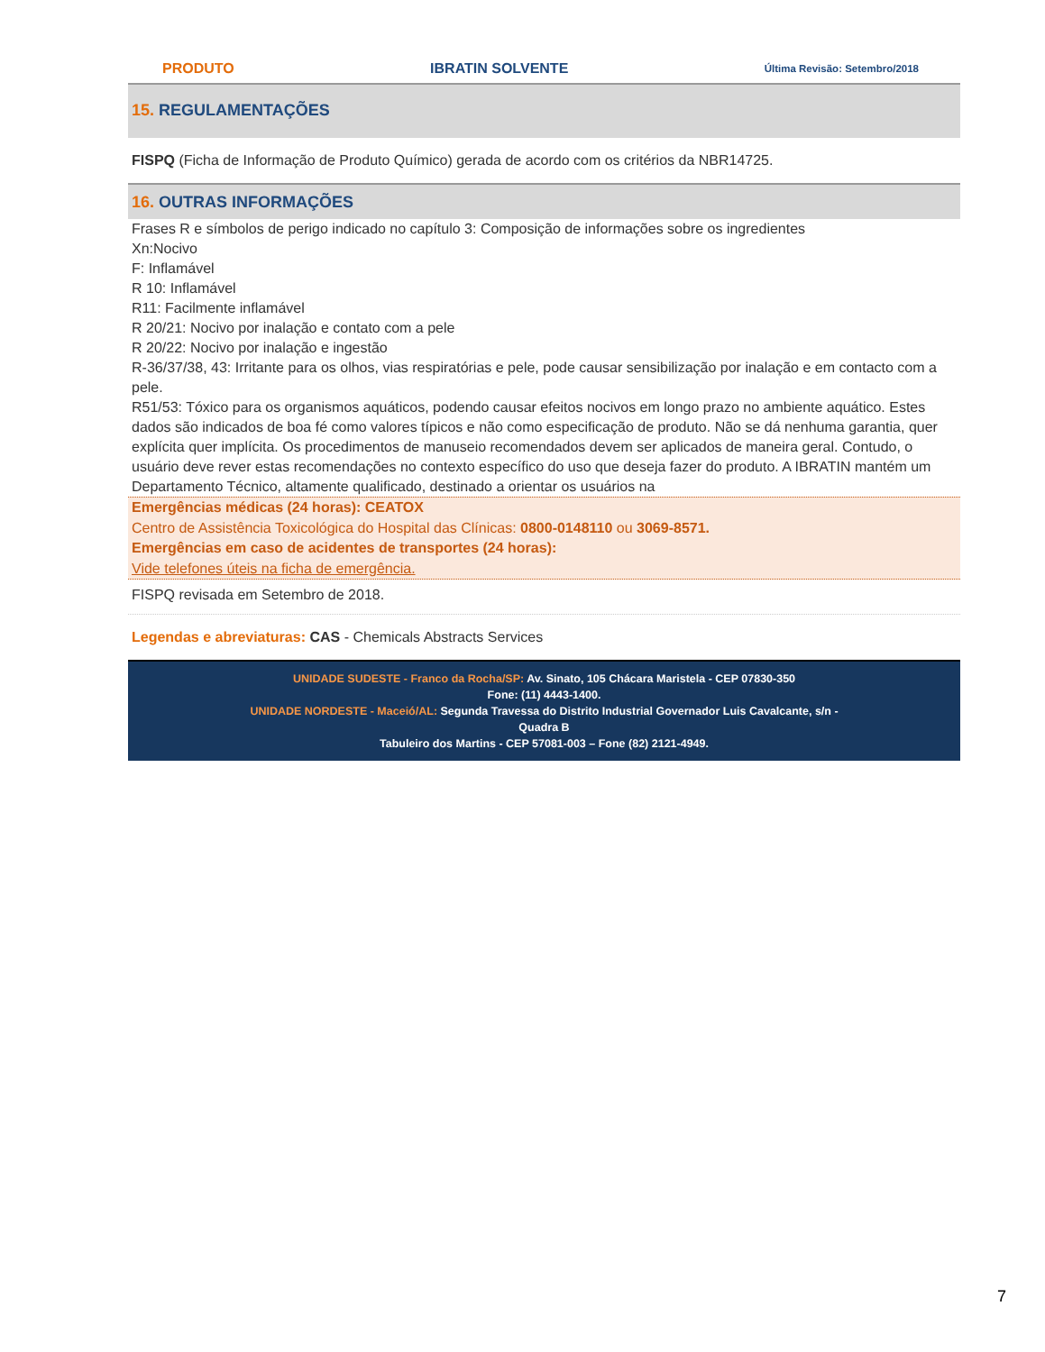PRODUTO IBRATIN SOLVENTE Última Revisão: Setembro/2018
15. REGULAMENTAÇÕES
FISPQ (Ficha de Informação de Produto Químico) gerada de acordo com os critérios da NBR14725.
16. OUTRAS INFORMAÇÕES
Frases R e símbolos de perigo indicado no capítulo 3: Composição de informações sobre os ingredientes
Xn:Nocivo
F: Inflamável
R 10: Inflamável
R11: Facilmente inflamável
R 20/21: Nocivo por inalação e contato com a pele
R 20/22: Nocivo por inalação e ingestão
R-36/37/38, 43: Irritante para os olhos, vias respiratórias e pele, pode causar sensibilização por inalação e em contacto com a pele.
R51/53: Tóxico para os organismos aquáticos, podendo causar efeitos nocivos em longo prazo no ambiente aquático. Estes dados são indicados de boa fé como valores típicos e não como especificação de produto. Não se dá nenhuma garantia, quer explícita quer implícita. Os procedimentos de manuseio recomendados devem ser aplicados de maneira geral. Contudo, o usuário deve rever estas recomendações no contexto específico do uso que deseja fazer do produto. A IBRATIN mantém um Departamento Técnico, altamente qualificado, destinado a orientar os usuários na
Emergências médicas (24 horas): CEATOX
Centro de Assistência Toxicológica do Hospital das Clínicas: 0800-0148110 ou 3069-8571.
Emergências em caso de acidentes de transportes (24 horas):
Vide telefones úteis na ficha de emergência.
FISPQ revisada em Setembro de 2018.
Legendas e abreviaturas: CAS - Chemicals Abstracts Services
UNIDADE SUDESTE - Franco da Rocha/SP: Av. Sinato, 105 Chácara Maristela - CEP 07830-350
Fone: (11) 4443-1400.
UNIDADE NORDESTE - Maceió/AL: Segunda Travessa do Distrito Industrial Governador Luis Cavalcante, s/n -
Quadra B
Tabuleiro dos Martins - CEP 57081-003 – Fone (82) 2121-4949.
7